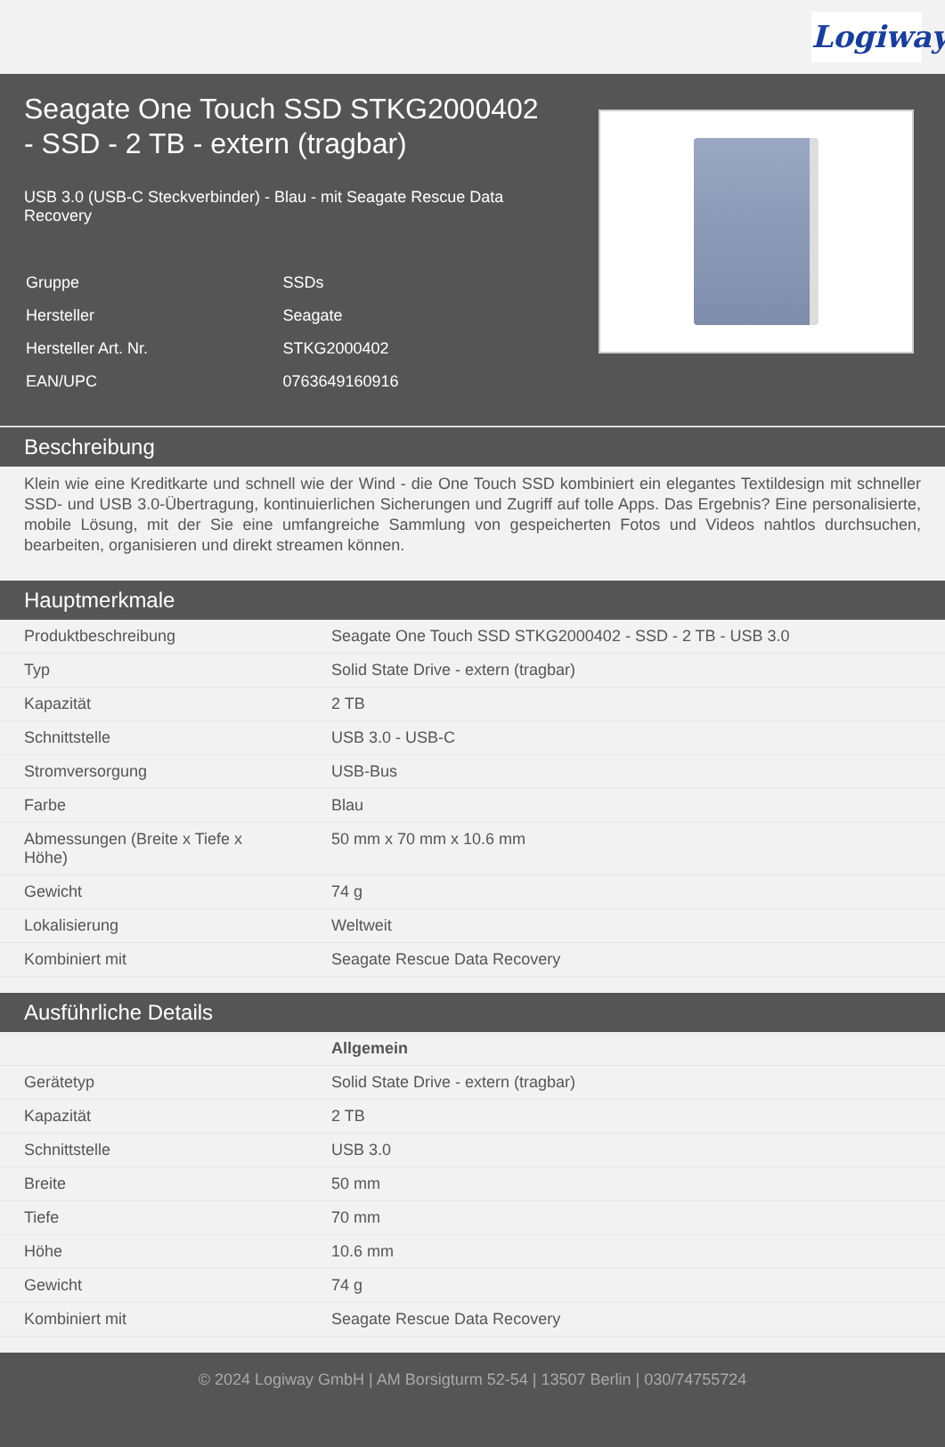Logiway
Seagate One Touch SSD STKG2000402 - SSD - 2 TB - extern (tragbar)
USB 3.0 (USB-C Steckverbinder) - Blau - mit Seagate Rescue Data Recovery
| Gruppe | SSDs |
| Hersteller | Seagate |
| Hersteller Art. Nr. | STKG2000402 |
| EAN/UPC | 0763649160916 |
Beschreibung
Klein wie eine Kreditkarte und schnell wie der Wind - die One Touch SSD kombiniert ein elegantes Textildesign mit schneller SSD- und USB 3.0-Übertragung, kontinuierlichen Sicherungen und Zugriff auf tolle Apps. Das Ergebnis? Eine personalisierte, mobile Lösung, mit der Sie eine umfangreiche Sammlung von gespeicherten Fotos und Videos nahtlos durchsuchen, bearbeiten, organisieren und direkt streamen können.
Hauptmerkmale
| Produktbeschreibung | Seagate One Touch SSD STKG2000402 - SSD - 2 TB - USB 3.0 |
| Typ | Solid State Drive - extern (tragbar) |
| Kapazität | 2 TB |
| Schnittstelle | USB 3.0 - USB-C |
| Stromversorgung | USB-Bus |
| Farbe | Blau |
| Abmessungen (Breite x Tiefe x Höhe) | 50 mm x 70 mm x 10.6 mm |
| Gewicht | 74 g |
| Lokalisierung | Weltweit |
| Kombiniert mit | Seagate Rescue Data Recovery |
Ausführliche Details
| | Allgemein |
| Gerätetyp | Solid State Drive - extern (tragbar) |
| Kapazität | 2 TB |
| Schnittstelle | USB 3.0 |
| Breite | 50 mm |
| Tiefe | 70 mm |
| Höhe | 10.6 mm |
| Gewicht | 74 g |
| Kombiniert mit | Seagate Rescue Data Recovery |
© 2024 Logiway GmbH | AM Borsigturm 52-54 | 13507 Berlin | 030/74755724